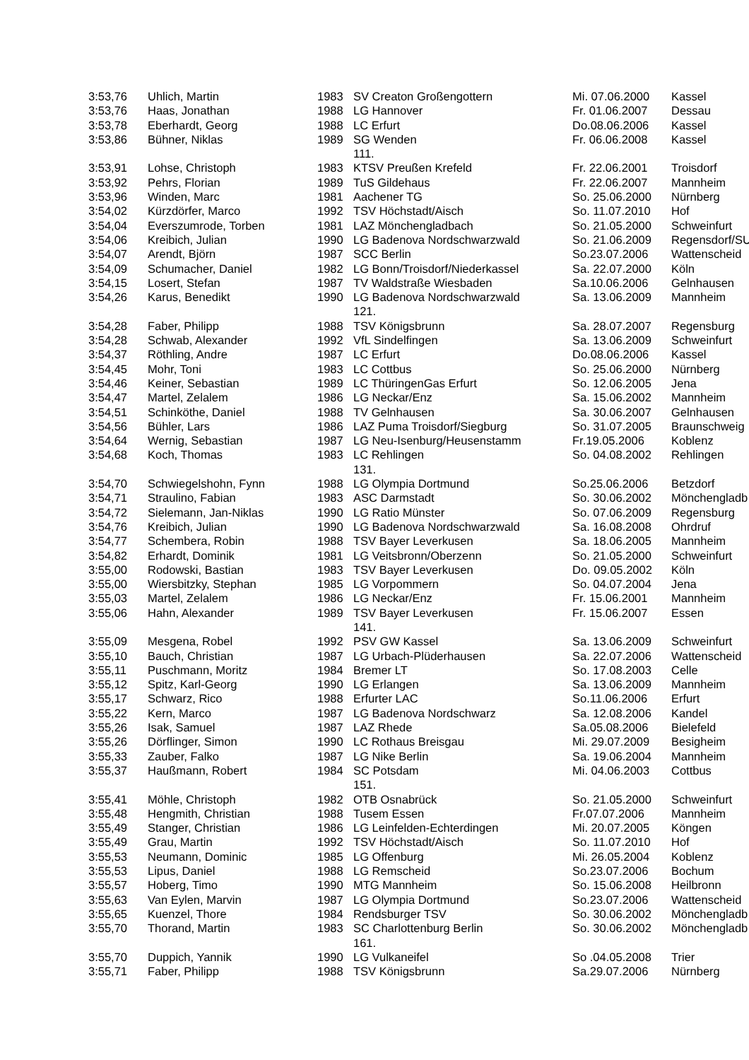| 3:53,76 | Uhlich, Martin | 1983 | SV Creaton Großengottern | Mi. 07.06.2000 | Kassel |
| 3:53,76 | Haas, Jonathan | 1988 | LG Hannover | Fr. 01.06.2007 | Dessau |
| 3:53,78 | Eberhardt, Georg | 1988 | LC Erfurt | Do.08.06.2006 | Kassel |
| 3:53,86 | Bühner, Niklas | 1989 | SG Wenden | Fr. 06.06.2008 | Kassel |
| | | | 111. | | |
| 3:53,91 | Lohse, Christoph | 1983 | KTSV Preußen Krefeld | Fr. 22.06.2001 | Troisdorf |
| 3:53,92 | Pehrs, Florian | 1989 | TuS Gildehaus | Fr. 22.06.2007 | Mannheim |
| 3:53,96 | Winden, Marc | 1981 | Aachener TG | So. 25.06.2000 | Nürnberg |
| 3:54,02 | Kürzdörfer, Marco | 1992 | TSV Höchstadt/Aisch | So. 11.07.2010 | Hof |
| 3:54,04 | Everszumrode, Torben | 1981 | LAZ Mönchengladbach | So. 21.05.2000 | Schweinfurt |
| 3:54,06 | Kreibich, Julian | 1990 | LG Badenova Nordschwarzwald | So. 21.06.2009 | Regensdorf/SU |
| 3:54,07 | Arendt, Björn | 1987 | SCC Berlin | So.23.07.2006 | Wattenscheid |
| 3:54,09 | Schumacher, Daniel | 1982 | LG Bonn/Troisdorf/Niederkassel | Sa. 22.07.2000 | Köln |
| 3:54,15 | Losert, Stefan | 1987 | TV Waldstraße Wiesbaden | Sa.10.06.2006 | Gelnhausen |
| 3:54,26 | Karus, Benedikt | 1990 | LG Badenova Nordschwarzwald | Sa. 13.06.2009 | Mannheim |
| | | | 121. | | |
| 3:54,28 | Faber, Philipp | 1988 | TSV Königsbrunn | Sa. 28.07.2007 | Regensburg |
| 3:54,28 | Schwab, Alexander | 1992 | VfL Sindelfingen | Sa. 13.06.2009 | Schweinfurt |
| 3:54,37 | Röthling, Andre | 1987 | LC Erfurt | Do.08.06.2006 | Kassel |
| 3:54,45 | Mohr, Toni | 1983 | LC Cottbus | So. 25.06.2000 | Nürnberg |
| 3:54,46 | Keiner, Sebastian | 1989 | LC ThüringenGas Erfurt | So. 12.06.2005 | Jena |
| 3:54,47 | Martel, Zelalem | 1986 | LG Neckar/Enz | Sa. 15.06.2002 | Mannheim |
| 3:54,51 | Schinköthe, Daniel | 1988 | TV Gelnhausen | Sa. 30.06.2007 | Gelnhausen |
| 3:54,56 | Bühler, Lars | 1986 | LAZ Puma Troisdorf/Siegburg | So. 31.07.2005 | Braunschweig |
| 3:54,64 | Wernig, Sebastian | 1987 | LG Neu-Isenburg/Heusenstamm | Fr.19.05.2006 | Koblenz |
| 3:54,68 | Koch, Thomas | 1983 | LC Rehlingen | So. 04.08.2002 | Rehlingen |
| | | | 131. | | |
| 3:54,70 | Schwiegelshohn, Fynn | 1988 | LG Olympia Dortmund | So.25.06.2006 | Betzdorf |
| 3:54,71 | Straulino, Fabian | 1983 | ASC Darmstadt | So. 30.06.2002 | Mönchengladb |
| 3:54,72 | Sielemann, Jan-Niklas | 1990 | LG Ratio Münster | So. 07.06.2009 | Regensburg |
| 3:54,76 | Kreibich, Julian | 1990 | LG Badenova Nordschwarzwald | Sa. 16.08.2008 | Ohrdruf |
| 3:54,77 | Schembera, Robin | 1988 | TSV Bayer Leverkusen | Sa. 18.06.2005 | Mannheim |
| 3:54,82 | Erhardt, Dominik | 1981 | LG Veitsbronn/Oberzenn | So. 21.05.2000 | Schweinfurt |
| 3:55,00 | Rodowski, Bastian | 1983 | TSV Bayer Leverkusen | Do. 09.05.2002 | Köln |
| 3:55,00 | Wiersbitzky, Stephan | 1985 | LG Vorpommern | So. 04.07.2004 | Jena |
| 3:55,03 | Martel, Zelalem | 1986 | LG Neckar/Enz | Fr. 15.06.2001 | Mannheim |
| 3:55,06 | Hahn, Alexander | 1989 | TSV Bayer Leverkusen | Fr. 15.06.2007 | Essen |
| | | | 141. | | |
| 3:55,09 | Mesgena, Robel | 1992 | PSV GW Kassel | Sa. 13.06.2009 | Schweinfurt |
| 3:55,10 | Bauch, Christian | 1987 | LG Urbach-Plüderhausen | Sa. 22.07.2006 | Wattenscheid |
| 3:55,11 | Puschmann, Moritz | 1984 | Bremer LT | So. 17.08.2003 | Celle |
| 3:55,12 | Spitz, Karl-Georg | 1990 | LG Erlangen | Sa. 13.06.2009 | Mannheim |
| 3:55,17 | Schwarz, Rico | 1988 | Erfurter LAC | So.11.06.2006 | Erfurt |
| 3:55,22 | Kern, Marco | 1987 | LG Badenova Nordschwarz | Sa. 12.08.2006 | Kandel |
| 3:55,26 | Isak, Samuel | 1987 | LAZ Rhede | Sa.05.08.2006 | Bielefeld |
| 3:55,26 | Dörflinger, Simon | 1990 | LC Rothaus Breisgau | Mi. 29.07.2009 | Besigheim |
| 3:55,33 | Zauber, Falko | 1987 | LG Nike Berlin | Sa. 19.06.2004 | Mannheim |
| 3:55,37 | Haußmann, Robert | 1984 | SC Potsdam | Mi. 04.06.2003 | Cottbus |
| | | | 151. | | |
| 3:55,41 | Möhle, Christoph | 1982 | OTB Osnabrück | So. 21.05.2000 | Schweinfurt |
| 3:55,48 | Hengmith, Christian | 1988 | Tusem Essen | Fr.07.07.2006 | Mannheim |
| 3:55,49 | Stanger, Christian | 1986 | LG Leinfelden-Echterdingen | Mi. 20.07.2005 | Köngen |
| 3:55,49 | Grau, Martin | 1992 | TSV Höchstadt/Aisch | So. 11.07.2010 | Hof |
| 3:55,53 | Neumann, Dominic | 1985 | LG Offenburg | Mi. 26.05.2004 | Koblenz |
| 3:55,53 | Lipus, Daniel | 1988 | LG Remscheid | So.23.07.2006 | Bochum |
| 3:55,57 | Hoberg, Timo | 1990 | MTG Mannheim | So. 15.06.2008 | Heilbronn |
| 3:55,63 | Van Eylen, Marvin | 1987 | LG Olympia Dortmund | So.23.07.2006 | Wattenscheid |
| 3:55,65 | Kuenzel, Thore | 1984 | Rendsburger TSV | So. 30.06.2002 | Mönchengladb |
| 3:55,70 | Thorand, Martin | 1983 | SC Charlottenburg Berlin | So. 30.06.2002 | Mönchengladb |
| | | | 161. | | |
| 3:55,70 | Duppich, Yannik | 1990 | LG Vulkaneifel | So .04.05.2008 | Trier |
| 3:55,71 | Faber, Philipp | 1988 | TSV Königsbrunn | Sa.29.07.2006 | Nürnberg |